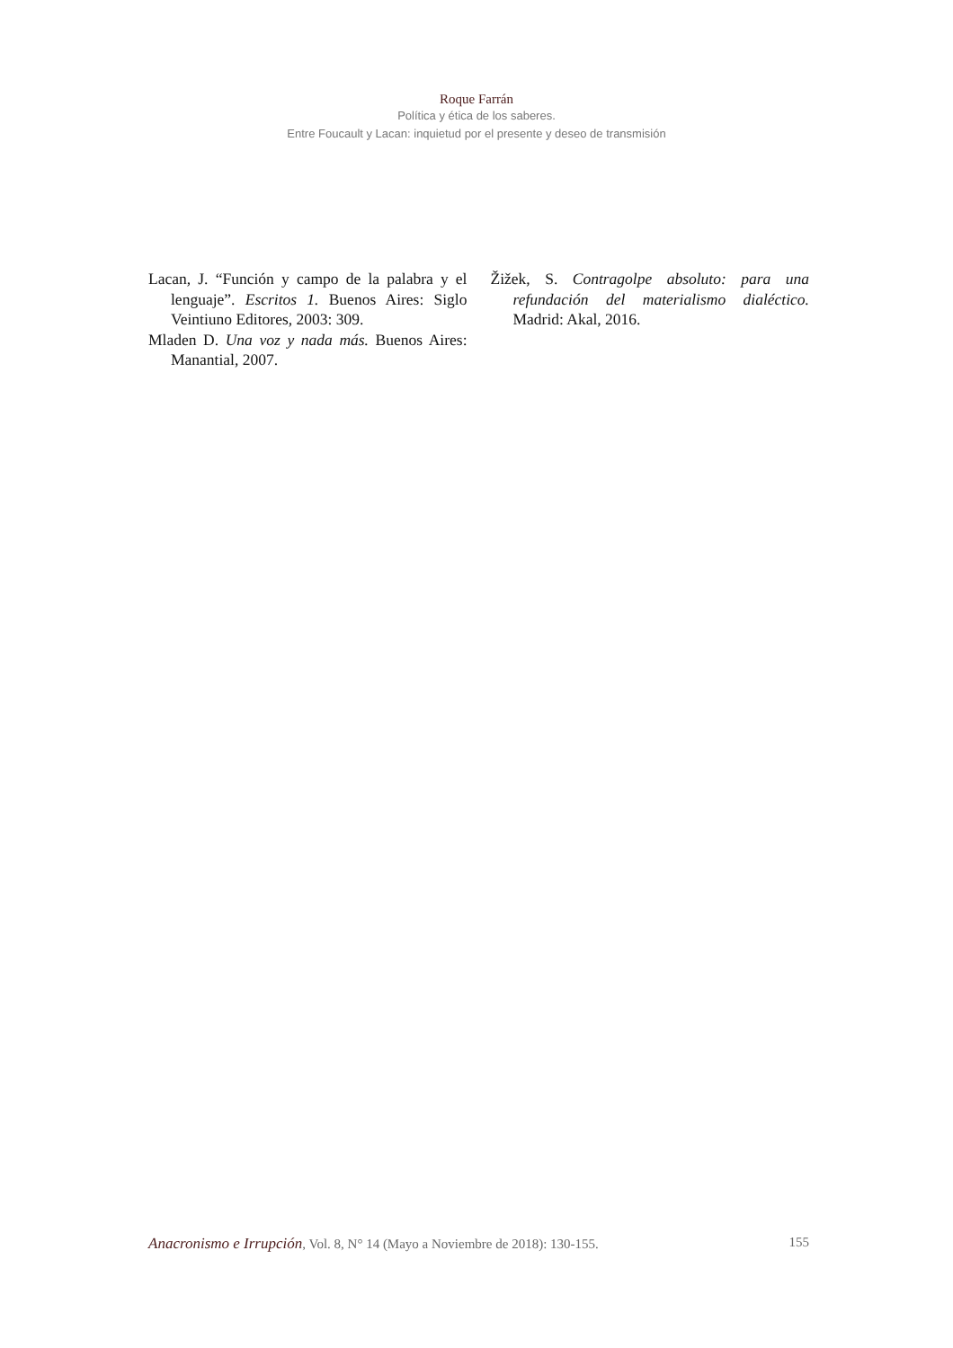Roque Farrán
Política y ética de los saberes.
Entre Foucault y Lacan: inquietud por el presente y deseo de transmisión
Lacan, J. “Función y campo de la palabra y el lenguaje”. Escritos 1. Buenos Aires: Siglo Veintiuno Editores, 2003: 309.
Mladen D. Una voz y nada más. Buenos Aires: Manantial, 2007.
Žižek, S. Contragolpe absoluto: para una refundación del materialismo dialéctico. Madrid: Akal, 2016.
Anacronismo e Irrupción, Vol. 8, N° 14 (Mayo a Noviembre de 2018): 130-155. 155